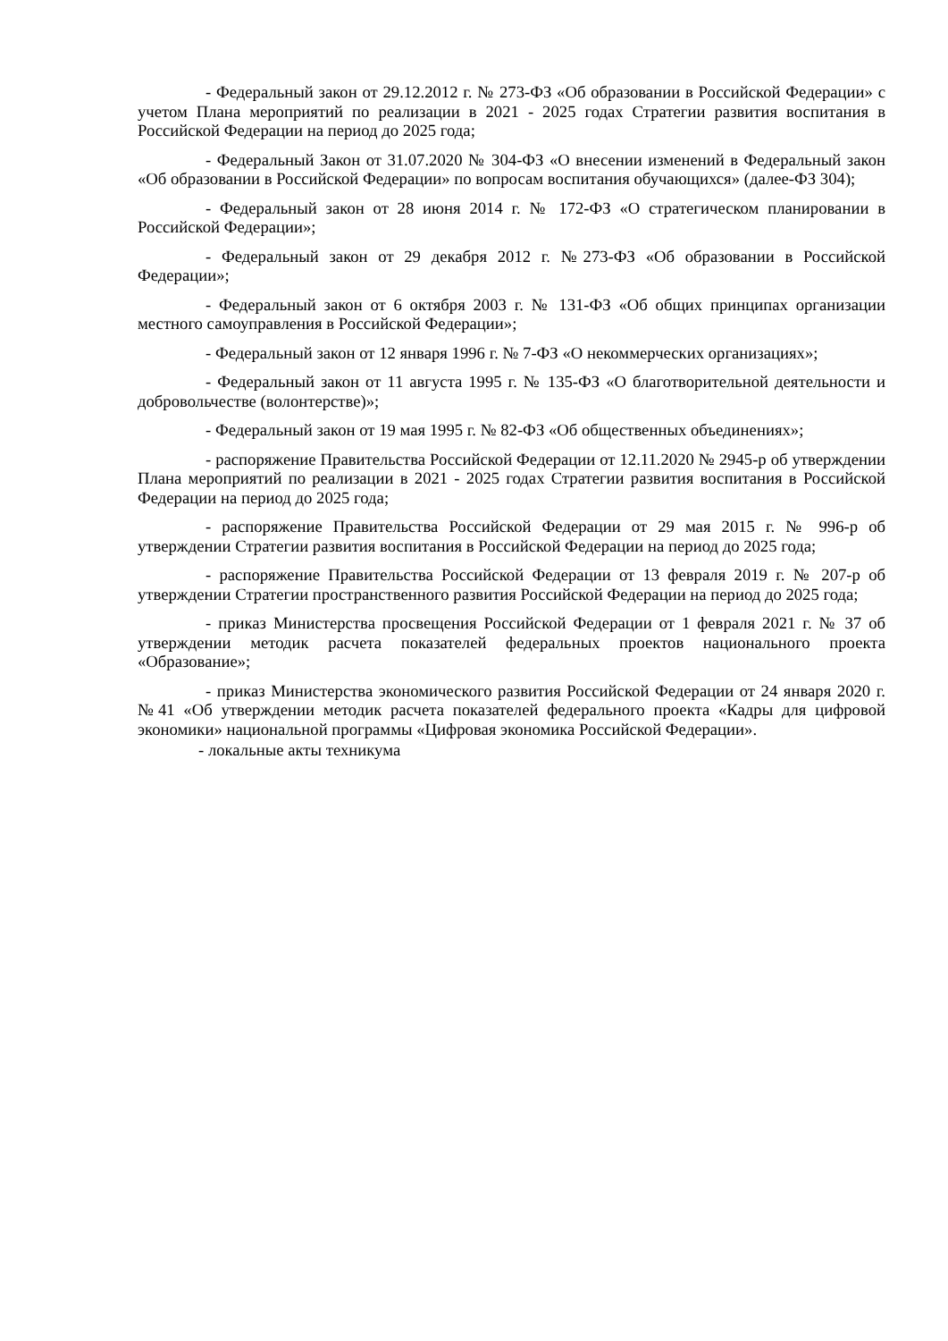- Федеральный закон от 29.12.2012 г. № 273-ФЗ «Об образовании в Российской Федерации» с учетом Плана мероприятий по реализации в 2021 - 2025 годах Стратегии развития воспитания в Российской Федерации на период до 2025 года;
- Федеральный Закон от 31.07.2020 № 304-ФЗ «О внесении изменений в Федеральный закон «Об образовании в Российской Федерации» по вопросам воспитания обучающихся» (далее-ФЗ 304);
- Федеральный закон от 28 июня 2014 г. № 172-ФЗ «О стратегическом планировании в Российской Федерации»;
- Федеральный закон от 29 декабря 2012 г. №273-ФЗ «Об образовании в Российской Федерации»;
- Федеральный закон от 6 октября 2003 г. № 131-ФЗ «Об общих принципах организации местного самоуправления в Российской Федерации»;
- Федеральный закон от 12 января 1996 г. № 7-ФЗ «О некоммерческих организациях»;
- Федеральный закон от 11 августа 1995 г. № 135-ФЗ «О благотворительной деятельности и добровольчестве (волонтерстве)»;
- Федеральный закон от 19 мая 1995 г. № 82-ФЗ «Об общественных объединениях»;
- распоряжение Правительства Российской Федерации от 12.11.2020 № 2945-р об утверждении Плана мероприятий по реализации в 2021 - 2025 годах Стратегии развития воспитания в Российской Федерации на период до 2025 года;
- распоряжение Правительства Российской Федерации от 29 мая 2015 г. № 996-р об утверждении Стратегии развития воспитания в Российской Федерации на период до 2025 года;
- распоряжение Правительства Российской Федерации от 13 февраля 2019 г. № 207-р об утверждении Стратегии пространственного развития Российской Федерации на период до 2025 года;
- приказ Министерства просвещения Российской Федерации от 1 февраля 2021 г. № 37 об утверждении методик расчета показателей федеральных проектов национального проекта «Образование»;
- приказ Министерства экономического развития Российской Федерации от 24 января 2020 г. №41 «Об утверждении методик расчета показателей федерального проекта «Кадры для цифровой экономики» национальной программы «Цифровая экономика Российской Федерации».
- локальные акты техникума